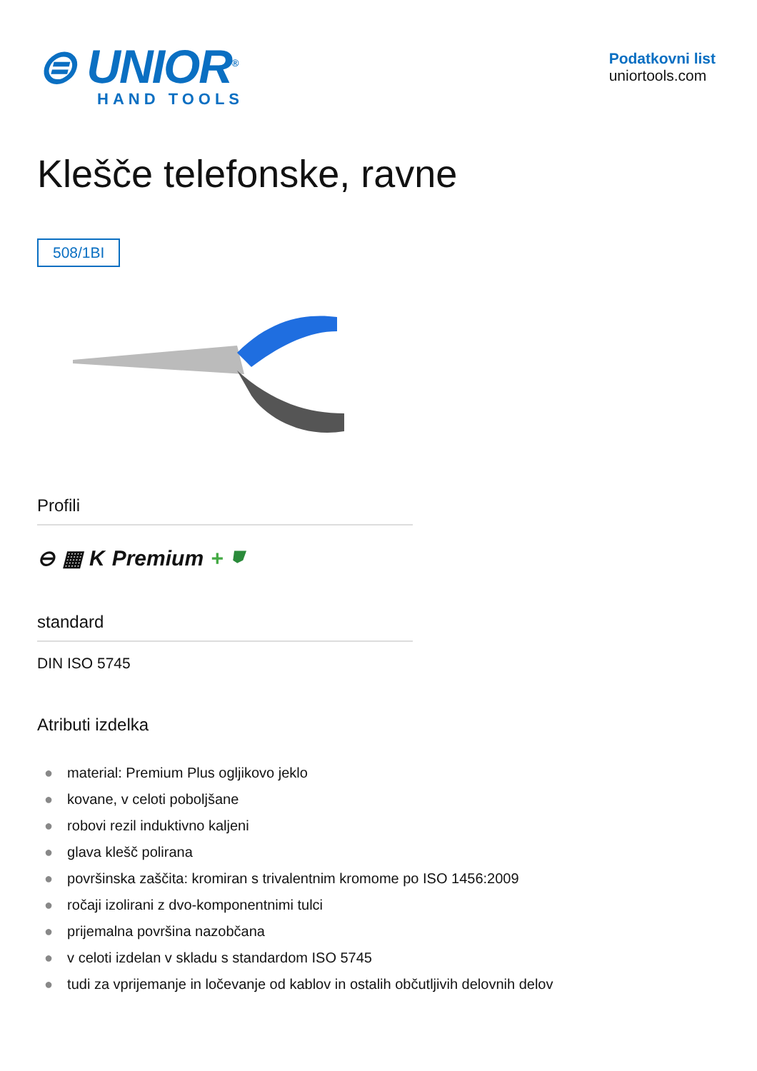⊜ UNIOR<sup>®</sup>
HAND TOOLS
Podatkovni list
uniortools.com
Klešče telefonske, ravne
508/1BI
Profili
⊖ ▦ K Premium + ⛊
standard
DIN ISO 5745
Atributi izdelka
● material: Premium Plus ogljikovo jeklo
● kovane, v celoti poboljšane
● robovi rezil induktivno kaljeni
● glava klešč polirana
● površinska zaščita: kromiran s trivalentnim kromome po ISO 1456:2009
● ročaji izolirani z dvo-komponentnimi tulci
● prijemalna površina nazobčana
● v celoti izdelan v skladu s standardom ISO 5745
● tudi za vprijemanje in ločevanje od kablov in ostalih občutljivih delovnih delov